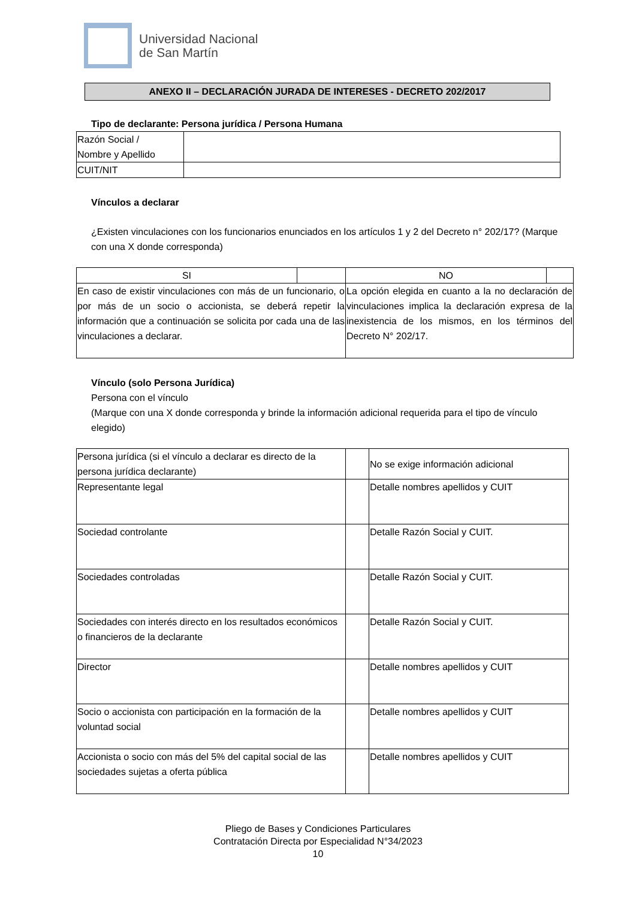Universidad Nacional
de San Martín
ANEXO II – DECLARACIÓN JURADA DE INTERESES - DECRETO 202/2017
Tipo de declarante: Persona jurídica / Persona Humana
| Razón Social / Nombre y Apellido | |
| CUIT/NIT | |
Vínculos a declarar
¿Existen vinculaciones con los funcionarios enunciados en los artículos 1 y 2 del Decreto n° 202/17? (Marque con una X donde corresponda)
| SI | | NO | |
| En caso de existir vinculaciones con más de un funcionario, o por más de un socio o accionista, se deberá repetir la información que a continuación se solicita por cada una de las vinculaciones a declarar. | | La opción elegida en cuanto a la no declaración de vinculaciones implica la declaración expresa de la inexistencia de los mismos, en los términos del Decreto N° 202/17. | |
Vínculo (solo Persona Jurídica)
Persona con el vínculo
(Marque con una X donde corresponda y brinde la información adicional requerida para el tipo de vínculo elegido)
| Persona jurídica (si el vínculo a declarar es directo de la persona jurídica declarante) | | No se exige información adicional |
| Representante legal | | Detalle nombres apellidos y CUIT |
| Sociedad controlante | | Detalle Razón Social y CUIT. |
| Sociedades controladas | | Detalle Razón Social y CUIT. |
| Sociedades con interés directo en los resultados económicos o financieros de la declarante | | Detalle Razón Social y CUIT. |
| Director | | Detalle nombres apellidos y CUIT |
| Socio o accionista con participación en la formación de la voluntad social | | Detalle nombres apellidos y CUIT |
| Accionista o socio con más del 5% del capital social de las sociedades sujetas a oferta pública | | Detalle nombres apellidos y CUIT |
Pliego de Bases y Condiciones Particulares
Contratación Directa por Especialidad N°34/2023
10